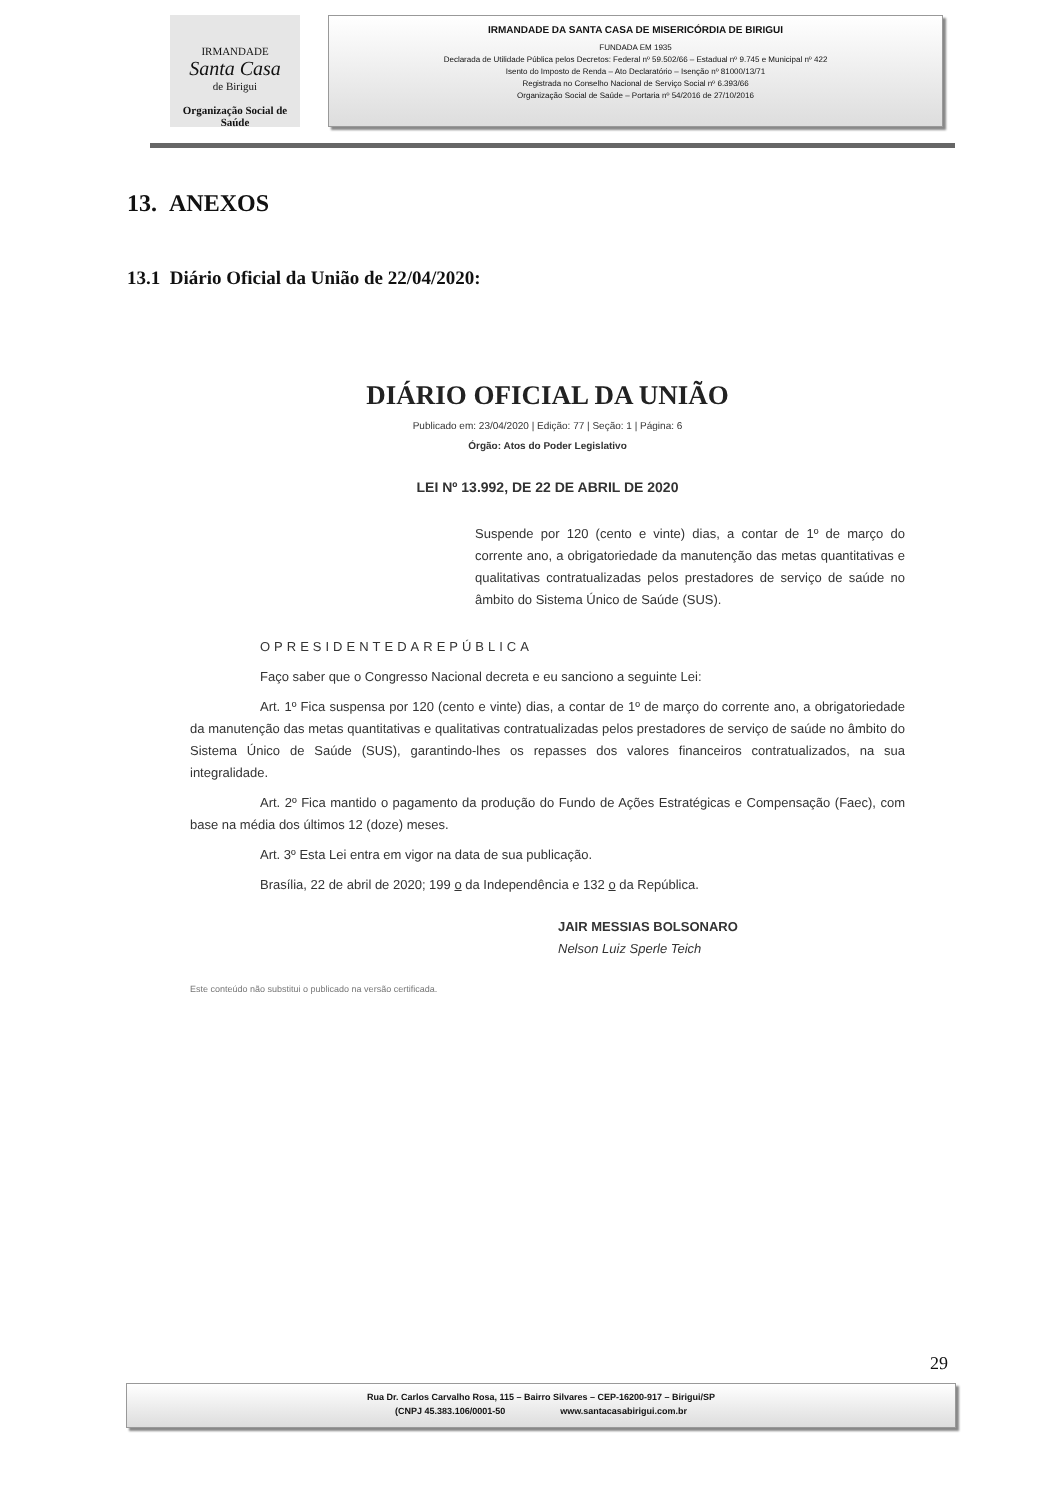IRMANDADE
Santa Casa
de Birigui
Organização Social de Saúde
IRMANDADE DA SANTA CASA DE MISERICÓRDIA DE BIRIGUI
FUNDADA EM 1935
Declarada de Utilidade Pública pelos Decretos: Federal nº 59.502/66 – Estadual nº 9.745 e Municipal nº 422
Isento do Imposto de Renda – Ato Declaratório – Isenção nº 81000/13/71
Registrada no Conselho Nacional de Serviço Social nº 6.393/66
Organização Social de Saúde – Portaria nº 54/2016 de 27/10/2016
13. ANEXOS
13.1 Diário Oficial da União de 22/04/2020:
DIÁRIO OFICIAL DA UNIÃO
Publicado em: 23/04/2020 | Edição: 77 | Seção: 1 | Página: 6
Órgão: Atos do Poder Legislativo
LEI Nº 13.992, DE 22 DE ABRIL DE 2020
Suspende por 120 (cento e vinte) dias, a contar de 1º de março do corrente ano, a obrigatoriedade da manutenção das metas quantitativas e qualitativas contratualizadas pelos prestadores de serviço de saúde no âmbito do Sistema Único de Saúde (SUS).
OPRESIDENTEDAREPÚBLICA
Faço saber que o Congresso Nacional decreta e eu sanciono a seguinte Lei:
Art. 1º Fica suspensa por 120 (cento e vinte) dias, a contar de 1º de março do corrente ano, a obrigatoriedade da manutenção das metas quantitativas e qualitativas contratualizadas pelos prestadores de serviço de saúde no âmbito do Sistema Único de Saúde (SUS), garantindo-lhes os repasses dos valores financeiros contratualizados, na sua integralidade.
Art. 2º Fica mantido o pagamento da produção do Fundo de Ações Estratégicas e Compensação (Faec), com base na média dos últimos 12 (doze) meses.
Art. 3º Esta Lei entra em vigor na data de sua publicação.
Brasília, 22 de abril de 2020; 199 o da Independência e 132 o da República.
JAIR MESSIAS BOLSONARO
Nelson Luiz Sperle Teich
Este conteúdo não substitui o publicado na versão certificada.
29
Rua Dr. Carlos Carvalho Rosa, 115 – Bairro Silvares – CEP-16200-917 – Birigui/SP
(CNPJ 45.383.106/0001-50 www.santacasabirigui.com.br